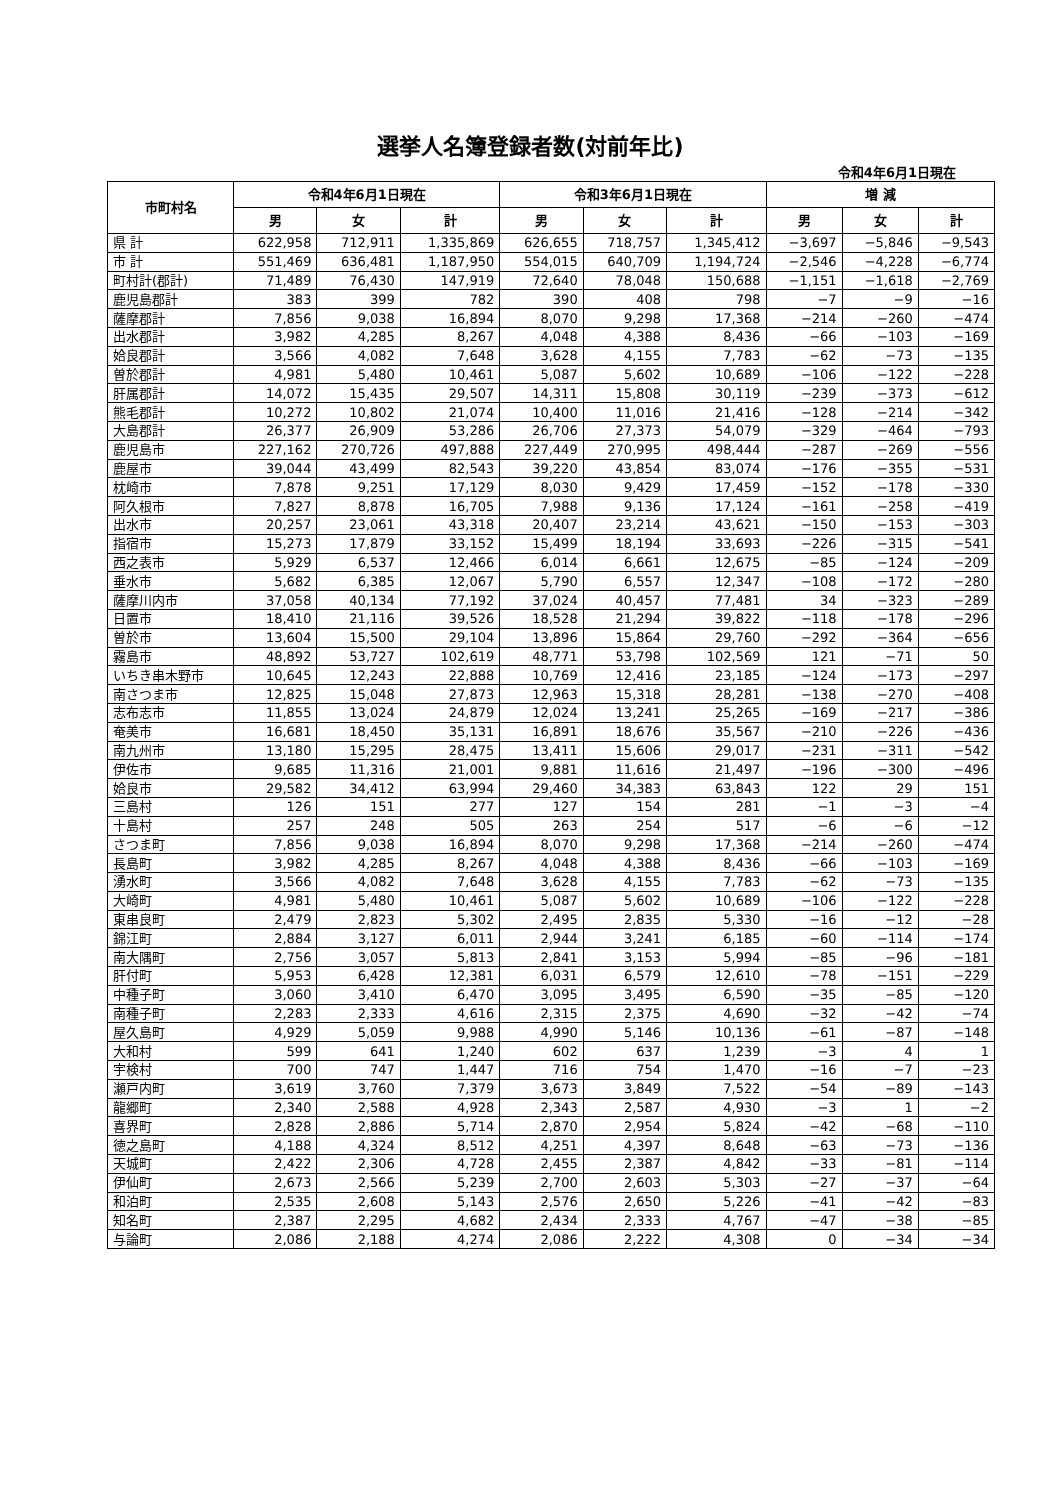選挙人名簿登録者数(対前年比)
令和4年6月1日現在
| 市町村名 | 令和4年6月1日現在 | | | 令和3年6月1日現在 | | | 増 減 | | |
| --- | --- | --- | --- | --- | --- | --- | --- | --- | --- |
| | 男 | 女 | 計 | 男 | 女 | 計 | 男 | 女 | 計 |
| 県 計 | 622,958 | 712,911 | 1,335,869 | 626,655 | 718,757 | 1,345,412 | −3,697 | −5,846 | −9,543 |
| 市 計 | 551,469 | 636,481 | 1,187,950 | 554,015 | 640,709 | 1,194,724 | −2,546 | −4,228 | −6,774 |
| 町村計(郡計) | 71,489 | 76,430 | 147,919 | 72,640 | 78,048 | 150,688 | −1,151 | −1,618 | −2,769 |
| 鹿児島郡計 | 383 | 399 | 782 | 390 | 408 | 798 | −7 | −9 | −16 |
| 薩摩郡計 | 7,856 | 9,038 | 16,894 | 8,070 | 9,298 | 17,368 | −214 | −260 | −474 |
| 出水郡計 | 3,982 | 4,285 | 8,267 | 4,048 | 4,388 | 8,436 | −66 | −103 | −169 |
| 姶良郡計 | 3,566 | 4,082 | 7,648 | 3,628 | 4,155 | 7,783 | −62 | −73 | −135 |
| 曽於郡計 | 4,981 | 5,480 | 10,461 | 5,087 | 5,602 | 10,689 | −106 | −122 | −228 |
| 肝属郡計 | 14,072 | 15,435 | 29,507 | 14,311 | 15,808 | 30,119 | −239 | −373 | −612 |
| 熊毛郡計 | 10,272 | 10,802 | 21,074 | 10,400 | 11,016 | 21,416 | −128 | −214 | −342 |
| 大島郡計 | 26,377 | 26,909 | 53,286 | 26,706 | 27,373 | 54,079 | −329 | −464 | −793 |
| 鹿児島市 | 227,162 | 270,726 | 497,888 | 227,449 | 270,995 | 498,444 | −287 | −269 | −556 |
| 鹿屋市 | 39,044 | 43,499 | 82,543 | 39,220 | 43,854 | 83,074 | −176 | −355 | −531 |
| 枕崎市 | 7,878 | 9,251 | 17,129 | 8,030 | 9,429 | 17,459 | −152 | −178 | −330 |
| 阿久根市 | 7,827 | 8,878 | 16,705 | 7,988 | 9,136 | 17,124 | −161 | −258 | −419 |
| 出水市 | 20,257 | 23,061 | 43,318 | 20,407 | 23,214 | 43,621 | −150 | −153 | −303 |
| 指宿市 | 15,273 | 17,879 | 33,152 | 15,499 | 18,194 | 33,693 | −226 | −315 | −541 |
| 西之表市 | 5,929 | 6,537 | 12,466 | 6,014 | 6,661 | 12,675 | −85 | −124 | −209 |
| 垂水市 | 5,682 | 6,385 | 12,067 | 5,790 | 6,557 | 12,347 | −108 | −172 | −280 |
| 薩摩川内市 | 37,058 | 40,134 | 77,192 | 37,024 | 40,457 | 77,481 | 34 | −323 | −289 |
| 日置市 | 18,410 | 21,116 | 39,526 | 18,528 | 21,294 | 39,822 | −118 | −178 | −296 |
| 曽於市 | 13,604 | 15,500 | 29,104 | 13,896 | 15,864 | 29,760 | −292 | −364 | −656 |
| 霧島市 | 48,892 | 53,727 | 102,619 | 48,771 | 53,798 | 102,569 | 121 | −71 | 50 |
| いちき串木野市 | 10,645 | 12,243 | 22,888 | 10,769 | 12,416 | 23,185 | −124 | −173 | −297 |
| 南さつま市 | 12,825 | 15,048 | 27,873 | 12,963 | 15,318 | 28,281 | −138 | −270 | −408 |
| 志布志市 | 11,855 | 13,024 | 24,879 | 12,024 | 13,241 | 25,265 | −169 | −217 | −386 |
| 奄美市 | 16,681 | 18,450 | 35,131 | 16,891 | 18,676 | 35,567 | −210 | −226 | −436 |
| 南九州市 | 13,180 | 15,295 | 28,475 | 13,411 | 15,606 | 29,017 | −231 | −311 | −542 |
| 伊佐市 | 9,685 | 11,316 | 21,001 | 9,881 | 11,616 | 21,497 | −196 | −300 | −496 |
| 姶良市 | 29,582 | 34,412 | 63,994 | 29,460 | 34,383 | 63,843 | 122 | 29 | 151 |
| 三島村 | 126 | 151 | 277 | 127 | 154 | 281 | −1 | −3 | −4 |
| 十島村 | 257 | 248 | 505 | 263 | 254 | 517 | −6 | −6 | −12 |
| さつま町 | 7,856 | 9,038 | 16,894 | 8,070 | 9,298 | 17,368 | −214 | −260 | −474 |
| 長島町 | 3,982 | 4,285 | 8,267 | 4,048 | 4,388 | 8,436 | −66 | −103 | −169 |
| 湧水町 | 3,566 | 4,082 | 7,648 | 3,628 | 4,155 | 7,783 | −62 | −73 | −135 |
| 大崎町 | 4,981 | 5,480 | 10,461 | 5,087 | 5,602 | 10,689 | −106 | −122 | −228 |
| 東串良町 | 2,479 | 2,823 | 5,302 | 2,495 | 2,835 | 5,330 | −16 | −12 | −28 |
| 錦江町 | 2,884 | 3,127 | 6,011 | 2,944 | 3,241 | 6,185 | −60 | −114 | −174 |
| 南大隅町 | 2,756 | 3,057 | 5,813 | 2,841 | 3,153 | 5,994 | −85 | −96 | −181 |
| 肝付町 | 5,953 | 6,428 | 12,381 | 6,031 | 6,579 | 12,610 | −78 | −151 | −229 |
| 中種子町 | 3,060 | 3,410 | 6,470 | 3,095 | 3,495 | 6,590 | −35 | −85 | −120 |
| 南種子町 | 2,283 | 2,333 | 4,616 | 2,315 | 2,375 | 4,690 | −32 | −42 | −74 |
| 屋久島町 | 4,929 | 5,059 | 9,988 | 4,990 | 5,146 | 10,136 | −61 | −87 | −148 |
| 大和村 | 599 | 641 | 1,240 | 602 | 637 | 1,239 | −3 | 4 | 1 |
| 宇検村 | 700 | 747 | 1,447 | 716 | 754 | 1,470 | −16 | −7 | −23 |
| 瀬戸内町 | 3,619 | 3,760 | 7,379 | 3,673 | 3,849 | 7,522 | −54 | −89 | −143 |
| 龍郷町 | 2,340 | 2,588 | 4,928 | 2,343 | 2,587 | 4,930 | −3 | 1 | −2 |
| 喜界町 | 2,828 | 2,886 | 5,714 | 2,870 | 2,954 | 5,824 | −42 | −68 | −110 |
| 徳之島町 | 4,188 | 4,324 | 8,512 | 4,251 | 4,397 | 8,648 | −63 | −73 | −136 |
| 天城町 | 2,422 | 2,306 | 4,728 | 2,455 | 2,387 | 4,842 | −33 | −81 | −114 |
| 伊仙町 | 2,673 | 2,566 | 5,239 | 2,700 | 2,603 | 5,303 | −27 | −37 | −64 |
| 和泊町 | 2,535 | 2,608 | 5,143 | 2,576 | 2,650 | 5,226 | −41 | −42 | −83 |
| 知名町 | 2,387 | 2,295 | 4,682 | 2,434 | 2,333 | 4,767 | −47 | −38 | −85 |
| 与論町 | 2,086 | 2,188 | 4,274 | 2,086 | 2,222 | 4,308 | 0 | −34 | −34 |